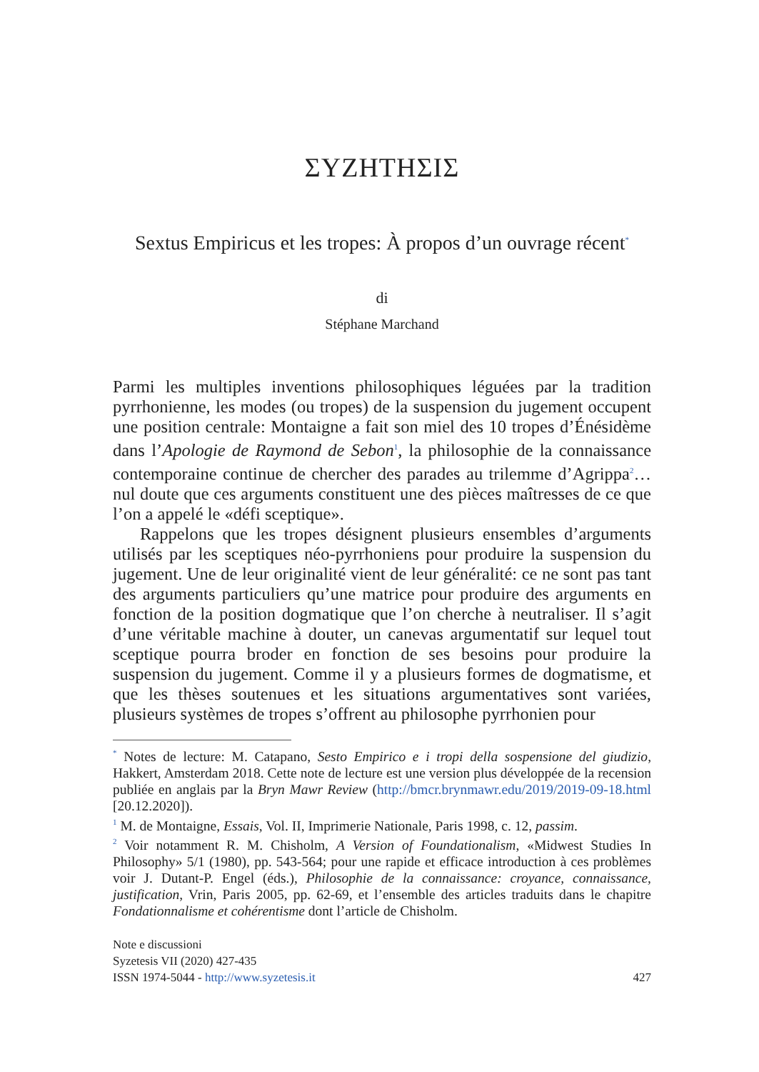ΣΥΖΗΤΗΣΙΣ
Sextus Empiricus et les tropes: À propos d’un ouvrage récent<sup>*</sup>
di
Stéphane Marchand
Parmi les multiples inventions philosophiques léguées par la tradition pyrrhonienne, les modes (ou tropes) de la suspension du jugement occupent une position centrale: Montaigne a fait son miel des 10 tropes d’Énésidème dans l’Apologie de Raymond de Sebon<sup>1</sup>, la philosophie de la connaissance contemporaine continue de chercher des parades au tri­lemme d’Agrippa<sup>2</sup>… nul doute que ces arguments constituent une des pièces maîtresses de ce que l’on a appelé le «défi sceptique».
Rappelons que les tropes désignent plusieurs ensembles d’argu­ments utilisés par les sceptiques néo-pyrrhoniens pour produire la suspension du jugement. Une de leur originalité vient de leur géné­ralité: ce ne sont pas tant des arguments particuliers qu’une matrice pour produire des arguments en fonction de la position dogmatique que l’on cherche à neutraliser. Il s’agit d’une véritable machine à douter, un canevas argumentatif sur lequel tout sceptique pourra broder en fonction de ses besoins pour produire la suspension du jugement. Comme il y a plusieurs formes de dogmatisme, et que les thèses soutenues et les situations argumentatives sont variées, plusieurs systèmes de tropes s’offrent au philosophe pyrrhonien pour
<sup>*</sup> Notes de lecture: M. Catapano, Sesto Empirico e i tropi della sospensione del giudizio, Hakkert, Amsterdam 2018. Cette note de lecture est une version plus développée de la recension publiée en anglais par la Bryn Mawr Review (http://bmcr.brynmawr.edu/2019/2019-09-18.html [20.12.2020]).
<sup>1</sup> M. de Montaigne, Essais, Vol. II, Imprimerie Nationale, Paris 1998, c. 12, passim.
<sup>2</sup> Voir notamment R. M. Chisholm, A Version of Foundationalism, «Midwest Studies In Philosophy» 5/1 (1980), pp. 543-564; pour une rapide et efficace introduction à ces problèmes voir J. Dutant-P. Engel (éds.), Philosophie de la connaissance: croyance, connaissance, justification, Vrin, Paris 2005, pp. 62-69, et l’ensemble des articles tra­duits dans le chapitre Fondationnalisme et cohérentisme dont l’article de Chisholm.
Note e discussioni
Syzetesis VII (2020) 427-435
ISSN 1974-5044 - http://www.syzetesis.it 427